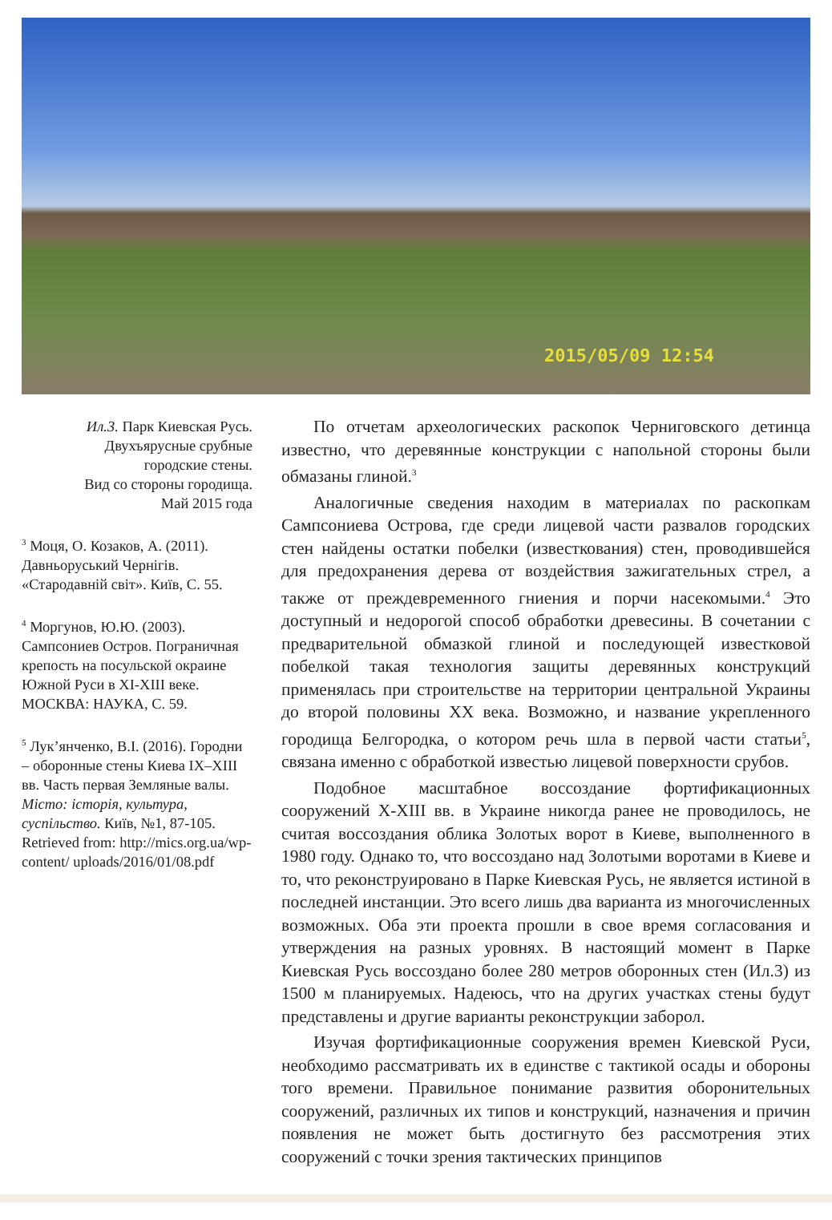2015/05/09 12:54
Ил.3. Парк Киевская Русь.
Двухъярусные срубные
городские стены.
Вид со стороны городища.
Май 2015 года
<sup>3</sup> Моця, О. Козаков, А. (2011). Давньоруський Чернігів. «Стародавній світ». Київ, С. 55.
<sup>4</sup> Моргунов, Ю.Ю. (2003). Сампсониев Остров. Пограничная крепость на посульской окраине Южной Руси в XI-XIII веке. МОСКВА: НАУКА, С. 59.
<sup>5</sup> Лук’янченко, В.І. (2016). Городни – оборонные стены Киева IX–XIII вв. Часть первая Земляные валы. Місто: історія, культура, суспільство. Київ, №1, 87-105. Retrieved from: http://mics.org.ua/wp-content/ uploads/2016/01/08.pdf
По отчетам археологических раскопок Черниговского детинца известно, что деревянные конструкции с напольной стороны были обмазаны глиной.<sup>3</sup>
Аналогичные сведения находим в материалах по раскопкам Сампсониева Острова, где среди лицевой части развалов городских стен найдены остатки побелки (известкования) стен, проводившейся для предохранения дерева от воздействия зажигательных стрел, а также от преждевременного гниения и порчи насекомыми.<sup>4</sup> Это доступный и недорогой способ обработки древесины. В сочетании с предварительной обмазкой глиной и последующей известковой побелкой такая технология защиты деревянных конструкций применялась при строительстве на территории центральной Украины до второй половины XX века. Возможно, и название укрепленного городища Белгородка, о котором речь шла в первой части статьи<sup>5</sup>, связана именно с обработкой известью лицевой поверхности срубов.
Подобное масштабное воссоздание фортификационных сооружений X-XIII вв. в Украине никогда ранее не проводилось, не считая воссоздания облика Золотых ворот в Киеве, выполненного в 1980 году. Однако то, что воссоздано над Золотыми воротами в Киеве и то, что реконструировано в Парке Киевская Русь, не является истиной в последней инстанции. Это всего лишь два варианта из многочисленных возможных. Оба эти проекта прошли в свое время согласования и утверждения на разных уровнях. В настоящий момент в Парке Киевская Русь воссоздано более 280 метров оборонных стен (Ил.3) из 1500 м планируемых. Надеюсь, что на других участках стены будут представлены и другие варианты реконструкции заборол.
Изучая фортификационные сооружения времен Киевской Руси, необходимо рассматривать их в единстве с тактикой осады и обороны того времени. Правильное понимание развития оборонительных сооружений, различных их типов и конструкций, назначения и причин появления не может быть достигнуто без рассмотрения этих сооружений с точки зрения тактических принципов